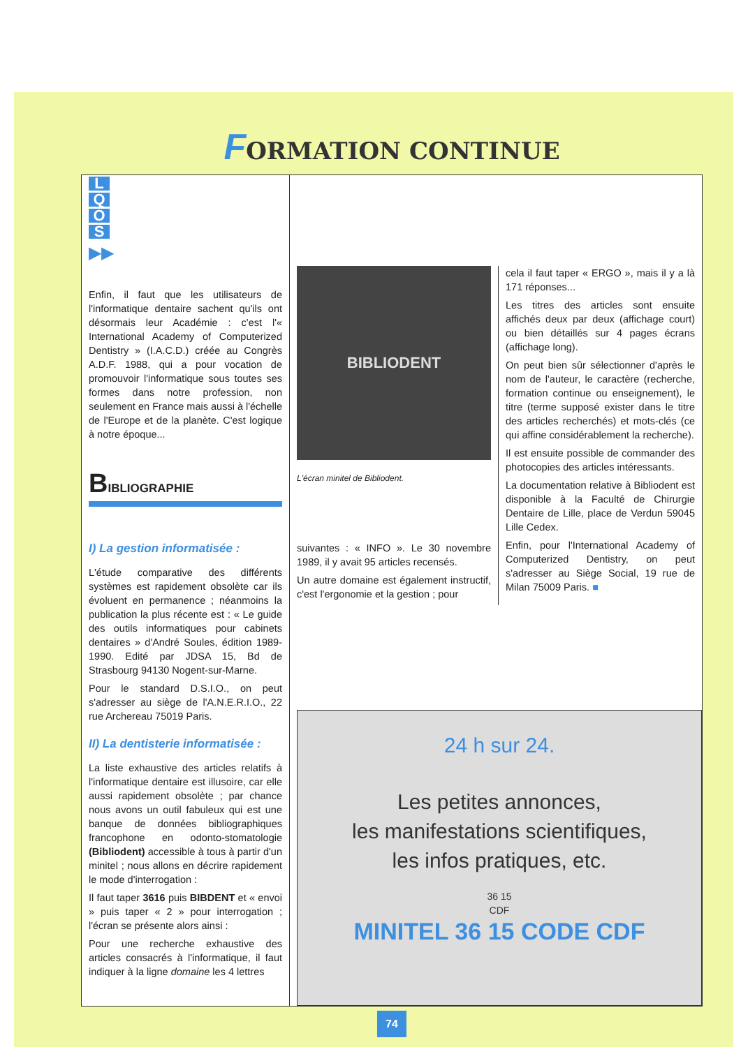FORMATION CONTINUE
L
Q
O
S
▶▶
Enfin, il faut que les utilisateurs de l'informatique dentaire sachent qu'ils ont désormais leur Académie : c'est l'« International Academy of Computerized Dentistry » (I.A.C.D.) créée au Congrès A.D.F. 1988, qui a pour vocation de promouvoir l'informatique sous toutes ses formes dans notre profession, non seulement en France mais aussi à l'échelle de l'Europe et de la planète. C'est logique à notre époque...
BIBLIOGRAPHIE
I) La gestion informatisée :
L'étude comparative des différents systèmes est rapidement obsolète car ils évoluent en permanence ; néanmoins la publication la plus récente est : « Le guide des outils informatiques pour cabinets dentaires » d'André Soules, édition 1989-1990. Edité par JDSA 15, Bd de Strasbourg 94130 Nogent-sur-Marne.
Pour le standard D.S.I.O., on peut s'adresser au siège de l'A.N.E.R.I.O., 22 rue Archereau 75019 Paris.
II) La dentisterie informatisée :
La liste exhaustive des articles relatifs à l'informatique dentaire est illusoire, car elle aussi rapidement obsolète ; par chance nous avons un outil fabuleux qui est une banque de données bibliographiques francophone en odonto-stomatologie (Bibliodent) accessible à tous à partir d'un minitel ; nous allons en décrire rapidement le mode d'interrogation :
Il faut taper 3616 puis BIBDENT et « envoi » puis taper « 2 » pour interrogation ; l'écran se présente alors ainsi :
Pour une recherche exhaustive des articles consacrés à l'informatique, il faut indiquer à la ligne domaine les 4 lettres
BIBLIODENT
L'écran minitel de Bibliodent.
suivantes : « INFO ». Le 30 novembre 1989, il y avait 95 articles recensés.
Un autre domaine est également instructif, c'est l'ergonomie et la gestion ; pour
cela il faut taper « ERGO », mais il y a là 171 réponses...
Les titres des articles sont ensuite affichés deux par deux (affichage court) ou bien détaillés sur 4 pages écrans (affichage long).
On peut bien sûr sélectionner d'après le nom de l'auteur, le caractère (recherche, formation continue ou enseignement), le titre (terme supposé exister dans le titre des articles recherchés) et mots-clés (ce qui affine considérablement la recherche).
Il est ensuite possible de commander des photocopies des articles intéressants.
La documentation relative à Bibliodent est disponible à la Faculté de Chirurgie Dentaire de Lille, place de Verdun 59045 Lille Cedex.
Enfin, pour l'International Academy of Computerized Dentistry, on peut s'adresser au Siège Social, 19 rue de Milan 75009 Paris. ■
24 h sur 24.
Les petites annonces,
les manifestations scientifiques,
les infos pratiques, etc.
36 15
CDF
MINITEL 36 15 CODE CDF
74